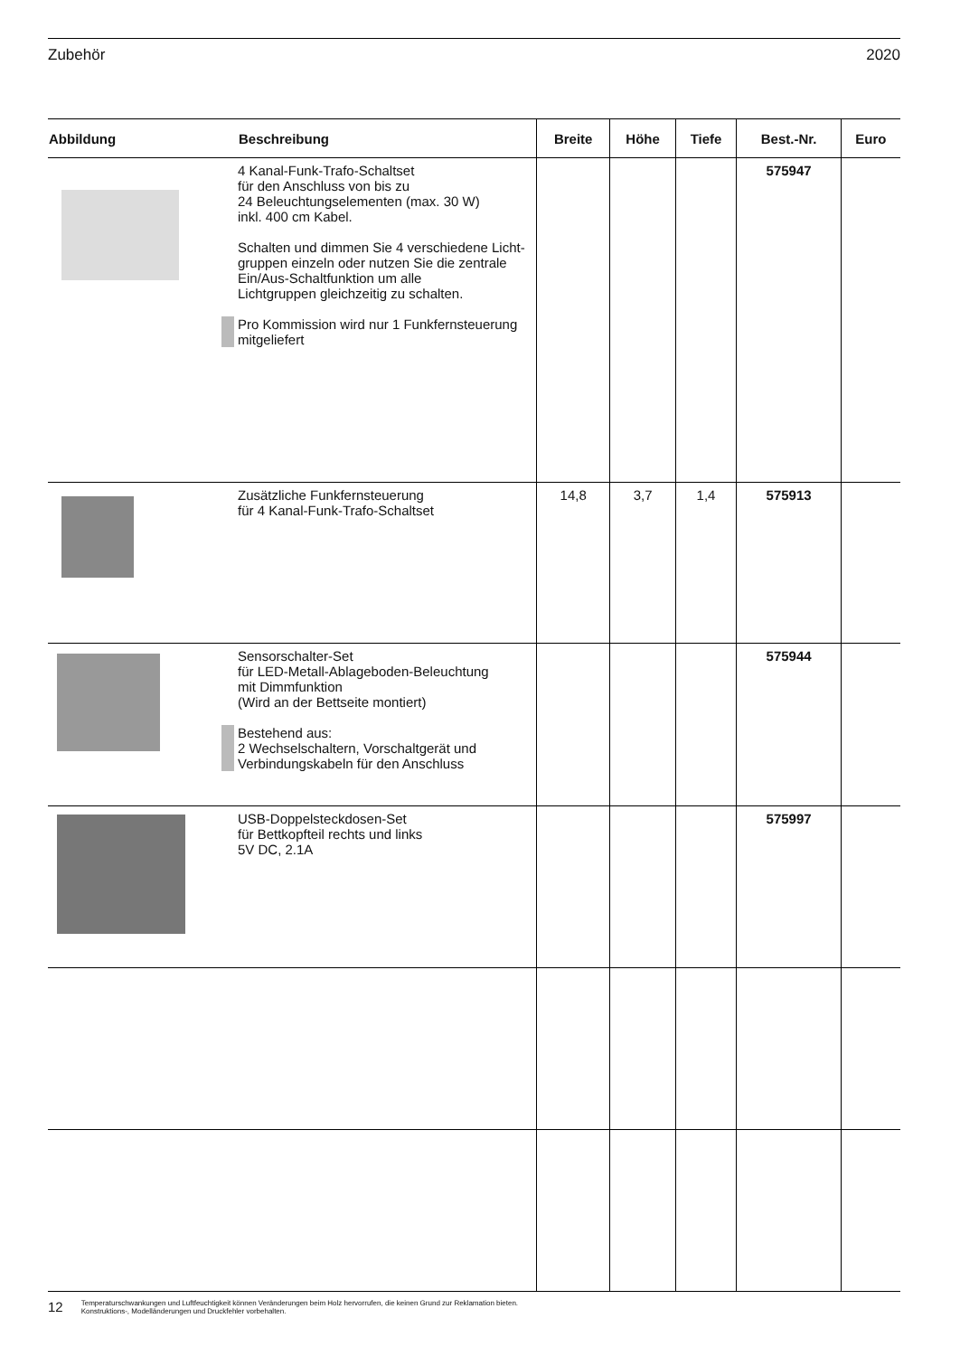Zubehör 2020
| Abbildung | Beschreibung | Breite | Höhe | Tiefe | Best.-Nr. | Euro |
| --- | --- | --- | --- | --- | --- | --- |
| | 4 Kanal-Funk-Trafo-Schaltset für den Anschluss von bis zu 24 Beleuchtungselementen (max. 30 W) inkl. 400 cm Kabel. Schalten und dimmen Sie 4 verschiedene Licht- gruppen einzeln oder nutzen Sie die zentrale Ein/Aus-Schaltfunktion um alle Lichtgruppen gleichzeitig zu schalten. Pro Kommission wird nur 1 Funkfernsteuerung mitgeliefert | | | | 575947 | |
| | Zusätzliche Funkfernsteuerung für 4 Kanal-Funk-Trafo-Schaltset | 14,8 | 3,7 | 1,4 | 575913 | |
| | Sensorschalter-Set für LED-Metall-Ablageboden-Beleuchtung mit Dimmfunktion (Wird an der Bettseite montiert) Bestehend aus: 2 Wechselschaltern, Vorschaltgerät und Verbindungskabeln für den Anschluss | | | | 575944 | |
| | USB-Doppelsteckdosen-Set für Bettkopfteil rechts und links 5V DC, 2.1A | | | | 575997 | |
12 Temperaturschwankungen und Luftfeuchtigkeit können Veränderungen beim Holz hervorrufen, die keinen Grund zur Reklamation bieten.
Konstruktions-, Modelländerungen und Druckfehler vorbehalten.